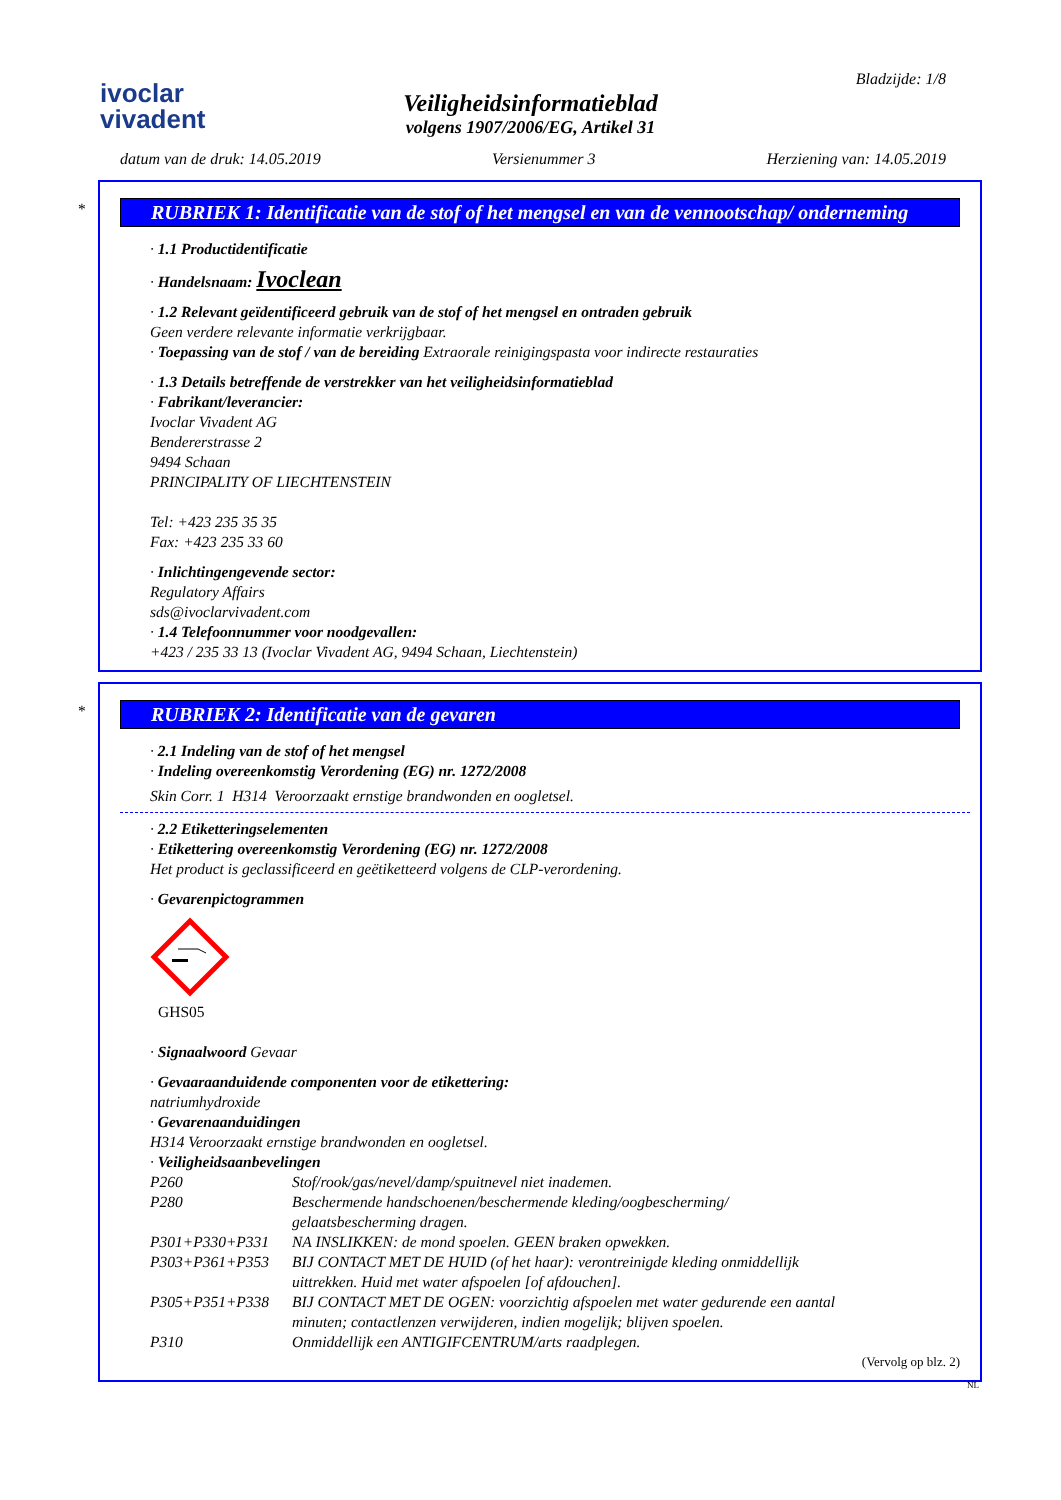ivoclar
vivadent
Veiligheidsinformatieblad
volgens 1907/2006/EG, Artikel 31
Bladzijde: 1/8
datum van de druk: 14.05.2019 Versienummer 3 Herziening van: 14.05.2019
*
RUBRIEK 1: Identificatie van de stof of het mengsel en van de vennootschap/ onderneming
· 1.1 Productidentificatie
· Handelsnaam: Ivoclean
· 1.2 Relevant geïdentificeerd gebruik van de stof of het mengsel en ontraden gebruik
Geen verdere relevante informatie verkrijgbaar.
· Toepassing van de stof / van de bereiding Extraorale reinigingspasta voor indirecte restauraties
· 1.3 Details betreffende de verstrekker van het veiligheidsinformatieblad
· Fabrikant/leverancier:
Ivoclar Vivadent AG
Bendererstrasse 2
9494 Schaan
PRINCIPALITY OF LIECHTENSTEIN
Tel: +423 235 35 35
Fax: +423 235 33 60
· Inlichtingengevende sector:
Regulatory Affairs
sds@ivoclarvivadent.com
· 1.4 Telefoonnummer voor noodgevallen:
+423 / 235 33 13 (Ivoclar Vivadent AG, 9494 Schaan, Liechtenstein)
*
RUBRIEK 2: Identificatie van de gevaren
· 2.1 Indeling van de stof of het mengsel
· Indeling overeenkomstig Verordening (EG) nr. 1272/2008
Skin Corr. 1 H314 Veroorzaakt ernstige brandwonden en oogletsel.
· 2.2 Etiketteringselementen
· Etikettering overeenkomstig Verordening (EG) nr. 1272/2008
Het product is geclassificeerd en geëtiketteerd volgens de CLP-verordening.
· Gevarenpictogrammen
GHS05
· Signaalwoord Gevaar
· Gevaaraanduidende componenten voor de etikettering:
natriumhydroxide
· Gevarenaanduidingen
H314 Veroorzaakt ernstige brandwonden en oogletsel.
· Veiligheidsaanbevelingen
| P260 | Stof/rook/gas/nevel/damp/spuitnevel niet inademen. |
| P280 | Beschermende handschoenen/beschermende kleding/oogbescherming/ gelaatsbescherming dragen. |
| P301+P330+P331 | NA INSLIKKEN: de mond spoelen. GEEN braken opwekken. |
| P303+P361+P353 | BIJ CONTACT MET DE HUID (of het haar): verontreinigde kleding onmiddellijk uittrekken. Huid met water afspoelen [of afdouchen]. |
| P305+P351+P338 | BIJ CONTACT MET DE OGEN: voorzichtig afspoelen met water gedurende een aantal minuten; contactlenzen verwijderen, indien mogelijk; blijven spoelen. |
| P310 | Onmiddellijk een ANTIGIFCENTRUM/arts raadplegen. |
(Vervolg op blz. 2)
NL